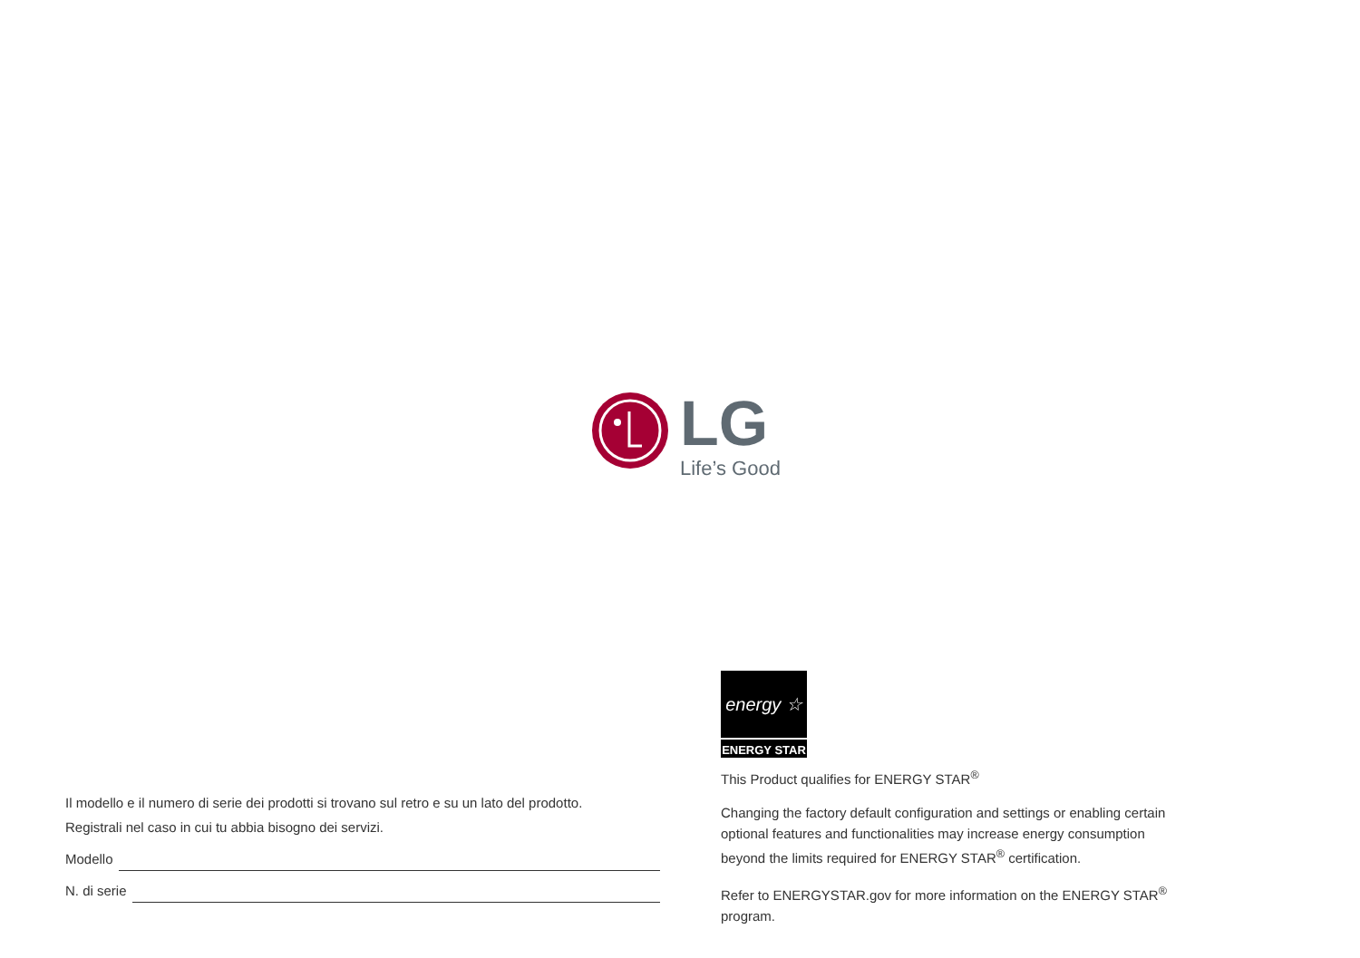LG
Life’s Good
Il modello e il numero di serie dei prodotti si trovano sul retro e su un lato del prodotto.
Registrali nel caso in cui tu abbia bisogno dei servizi.
Modello
N. di serie
energy ☆
ENERGY STAR
This Product qualifies for ENERGY STAR<sup>®</sup>
Changing the factory default configuration and settings or enabling certain optional features and functionalities may increase energy consumption beyond the limits required for ENERGY STAR<sup>®</sup> certification.
Refer to ENERGYSTAR.gov for more information on the ENERGY STAR<sup>®</sup> program.